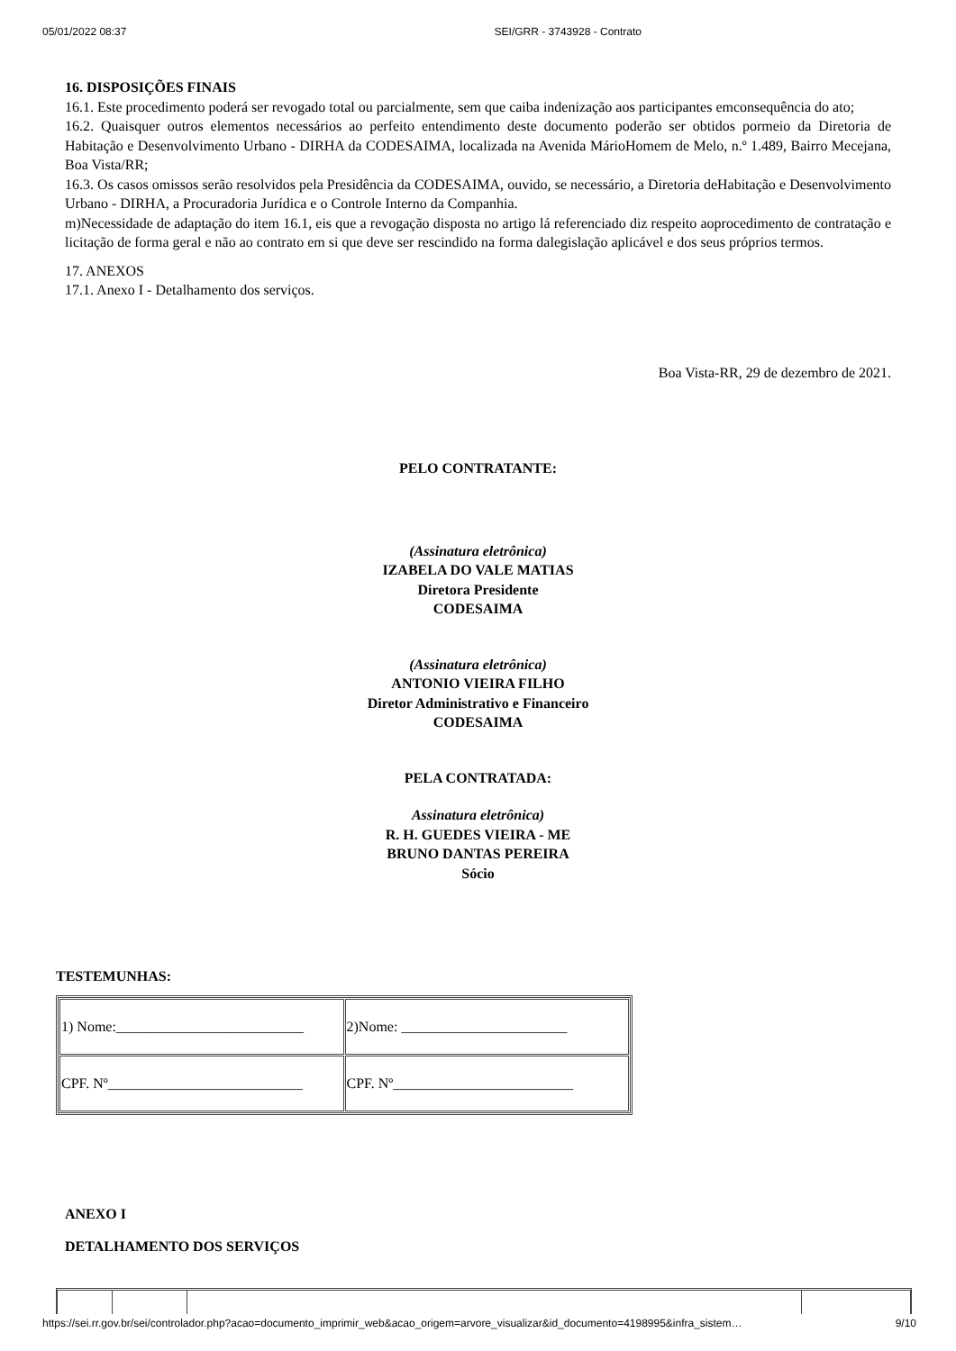05/01/2022 08:37 SEI/GRR - 3743928 - Contrato
16. DISPOSIÇÕES FINAIS
16.1. Este procedimento poderá ser revogado total ou parcialmente, sem que caiba indenização aos participantes emconsequência do ato;
16.2. Quaisquer outros elementos necessários ao perfeito entendimento deste documento poderão ser obtidos pormeio da Diretoria de Habitação e Desenvolvimento Urbano - DIRHA da CODESAIMA, localizada na Avenida MárioHomem de Melo, n.º 1.489, Bairro Mecejana, Boa Vista/RR;
16.3. Os casos omissos serão resolvidos pela Presidência da CODESAIMA, ouvido, se necessário, a Diretoria deHabitação e Desenvolvimento Urbano - DIRHA, a Procuradoria Jurídica e o Controle Interno da Companhia.
m)Necessidade de adaptação do item 16.1, eis que a revogação disposta no artigo lá referenciado diz respeito aoprocedimento de contratação e licitação de forma geral e não ao contrato em si que deve ser rescindido na forma dalegislação aplicável e dos seus próprios termos.
17. ANEXOS
17.1. Anexo I - Detalhamento dos serviços.
Boa Vista-RR, 29 de dezembro de 2021.
PELO CONTRATANTE:
(Assinatura eletrônica)
IZABELA DO VALE MATIAS
Diretora Presidente
CODESAIMA
(Assinatura eletrônica)
ANTONIO VIEIRA FILHO
Diretor Administrativo e Financeiro
CODESAIMA
PELA CONTRATADA:
Assinatura eletrônica)
R. H. GUEDES VIEIRA - ME
BRUNO DANTAS PEREIRA
Sócio
TESTEMUNHAS:
| 1) Nome:__________________________ | 2)Nome: _______________________ |
| CPF. Nº___________________________ | CPF. Nº_________________________ |
ANEXO I
DETALHAMENTO DOS SERVIÇOS
https://sei.rr.gov.br/sei/controlador.php?acao=documento_imprimir_web&acao_origem=arvore_visualizar&id_documento=4198995&infra_sistem… 9/10